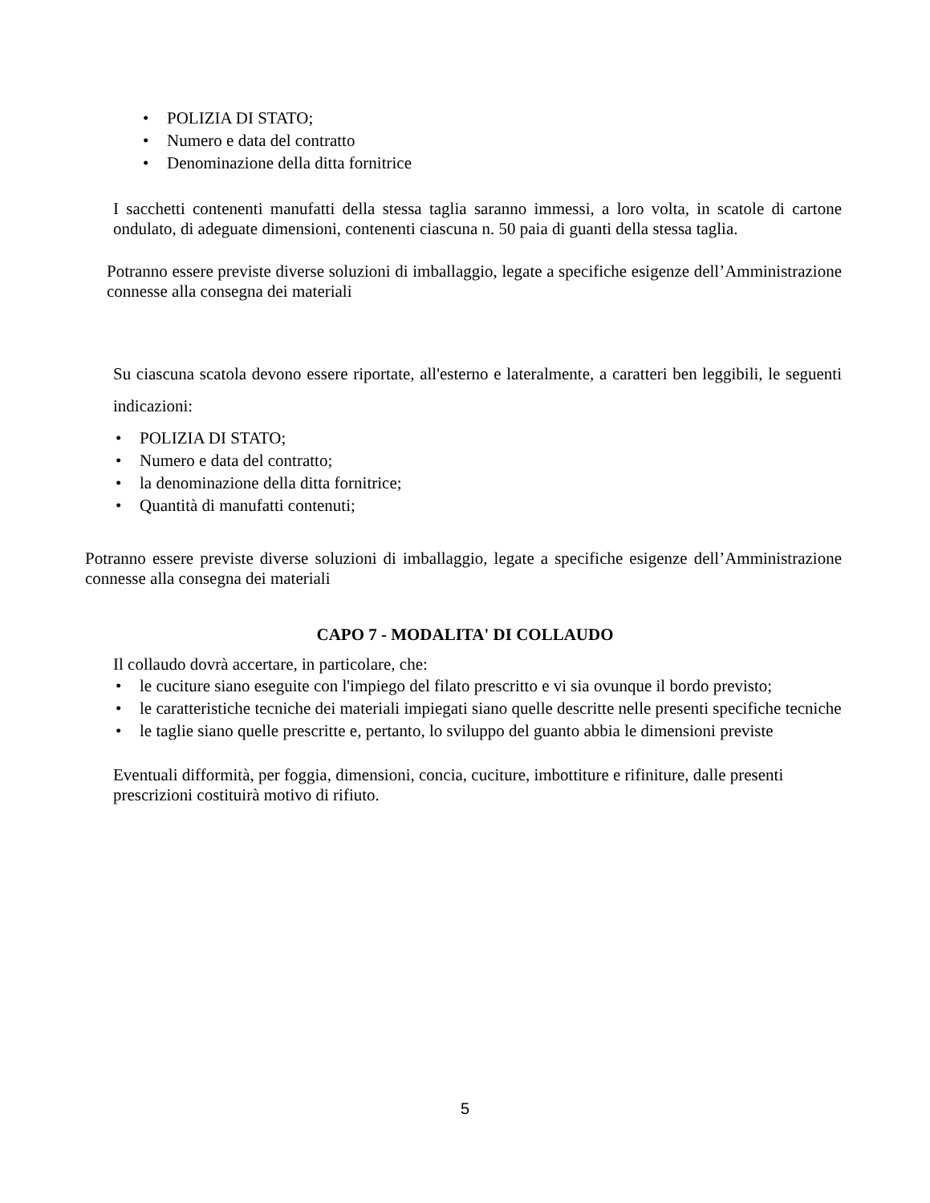• POLIZIA DI STATO;
• Numero e data del contratto
• Denominazione della ditta fornitrice
I sacchetti contenenti manufatti della stessa taglia saranno immessi, a loro volta, in scatole di cartone ondulato, di adeguate dimensioni, contenenti ciascuna n. 50 paia di guanti della stessa taglia.
Potranno essere previste diverse soluzioni di imballaggio, legate a specifiche esigenze dell’Amministrazione connesse alla consegna dei materiali
Su ciascuna scatola devono essere riportate, all'esterno e lateralmente, a caratteri ben leggibili, le seguenti indicazioni:
• POLIZIA DI STATO;
• Numero e data del contratto;
• la denominazione della ditta fornitrice;
• Quantità di manufatti contenuti;
Potranno essere previste diverse soluzioni di imballaggio, legate a specifiche esigenze dell’Amministrazione connesse alla consegna dei materiali
CAPO 7 - MODALITA' DI COLLAUDO
Il collaudo dovrà accertare, in particolare, che:
• le cuciture siano eseguite con l'impiego del filato prescritto e vi sia ovunque il bordo previsto;
• le caratteristiche tecniche dei materiali impiegati siano quelle descritte nelle presenti specifiche tecniche
• le taglie siano quelle prescritte e, pertanto, lo sviluppo del guanto abbia le dimensioni previste
Eventuali difformità, per foggia, dimensioni, concia, cuciture, imbottiture e rifiniture, dalle presenti prescrizioni costituirà motivo di rifiuto.
5